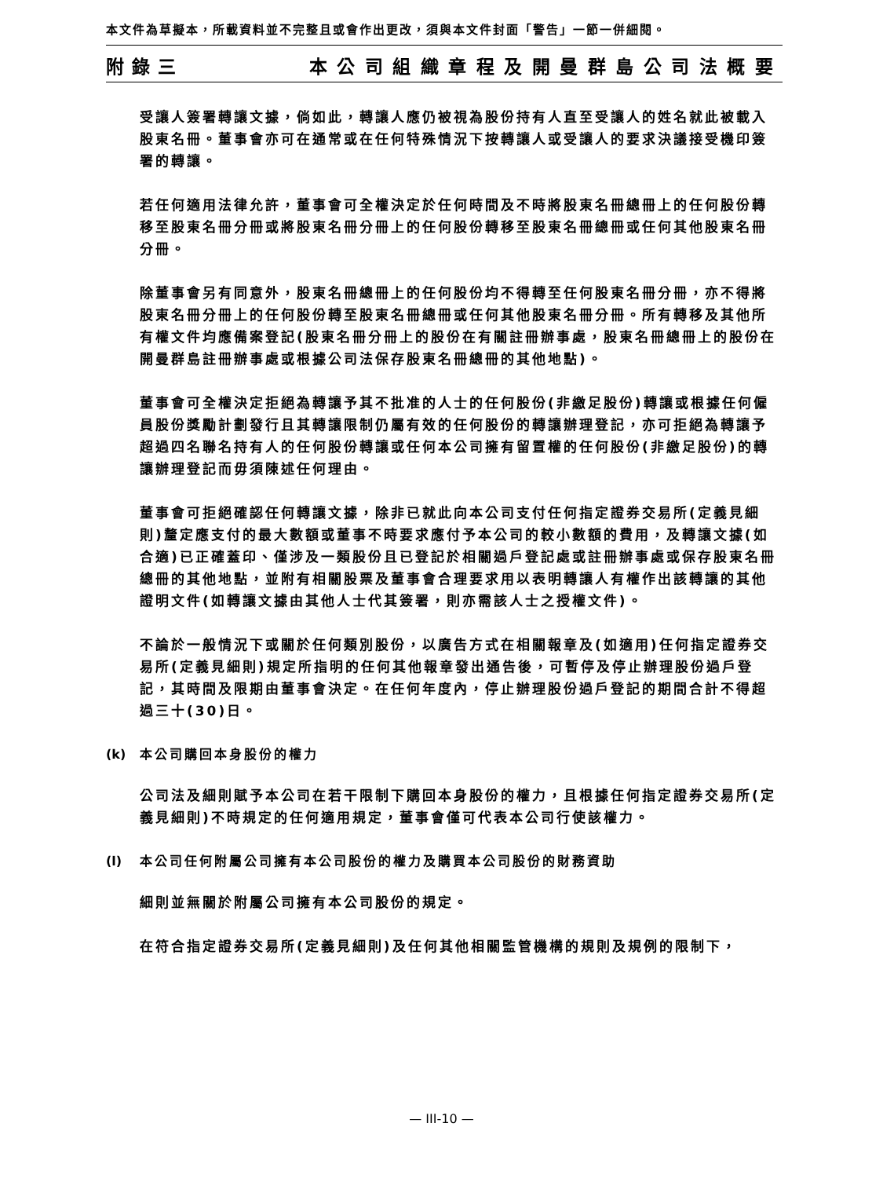本文件為草擬本，所載資料並不完整且或會作出更改，須與本文件封面「警告」一節一併細閱。
附錄三 本公司組織章程及開曼群島公司法概要
受讓人簽署轉讓文據，倘如此，轉讓人應仍被視為股份持有人直至受讓人的姓名就此被載入股東名冊。董事會亦可在通常或在任何特殊情況下按轉讓人或受讓人的要求決議接受機印簽署的轉讓。
若任何適用法律允許，董事會可全權決定於任何時間及不時將股東名冊總冊上的任何股份轉移至股東名冊分冊或將股東名冊分冊上的任何股份轉移至股東名冊總冊或任何其他股東名冊分冊。
除董事會另有同意外，股東名冊總冊上的任何股份均不得轉至任何股東名冊分冊，亦不得將股東名冊分冊上的任何股份轉至股東名冊總冊或任何其他股東名冊分冊。所有轉移及其他所有權文件均應備案登記(股東名冊分冊上的股份在有關註冊辦事處，股東名冊總冊上的股份在開曼群島註冊辦事處或根據公司法保存股東名冊總冊的其他地點)。
董事會可全權決定拒絕為轉讓予其不批准的人士的任何股份(非繳足股份)轉讓或根據任何僱員股份獎勵計劃發行且其轉讓限制仍屬有效的任何股份的轉讓辦理登記，亦可拒絕為轉讓予超過四名聯名持有人的任何股份轉讓或任何本公司擁有留置權的任何股份(非繳足股份)的轉讓辦理登記而毋須陳述任何理由。
董事會可拒絕確認任何轉讓文據，除非已就此向本公司支付任何指定證券交易所(定義見細則)釐定應支付的最大數額或董事不時要求應付予本公司的較小數額的費用，及轉讓文據(如合適)已正確蓋印、僅涉及一類股份且已登記於相關過戶登記處或註冊辦事處或保存股東名冊總冊的其他地點，並附有相關股票及董事會合理要求用以表明轉讓人有權作出該轉讓的其他證明文件(如轉讓文據由其他人士代其簽署，則亦需該人士之授權文件)。
不論於一般情況下或關於任何類別股份，以廣告方式在相關報章及(如適用)任何指定證券交易所(定義見細則)規定所指明的任何其他報章發出通告後，可暫停及停止辦理股份過戶登記，其時間及限期由董事會決定。在任何年度內，停止辦理股份過戶登記的期間合計不得超過三十(30)日。
(k) 本公司購回本身股份的權力
公司法及細則賦予本公司在若干限制下購回本身股份的權力，且根據任何指定證券交易所(定義見細則)不時規定的任何適用規定，董事會僅可代表本公司行使該權力。
(l) 本公司任何附屬公司擁有本公司股份的權力及購買本公司股份的財務資助
細則並無關於附屬公司擁有本公司股份的規定。
在符合指定證券交易所(定義見細則)及任何其他相關監管機構的規則及規例的限制下，
— III-10 —